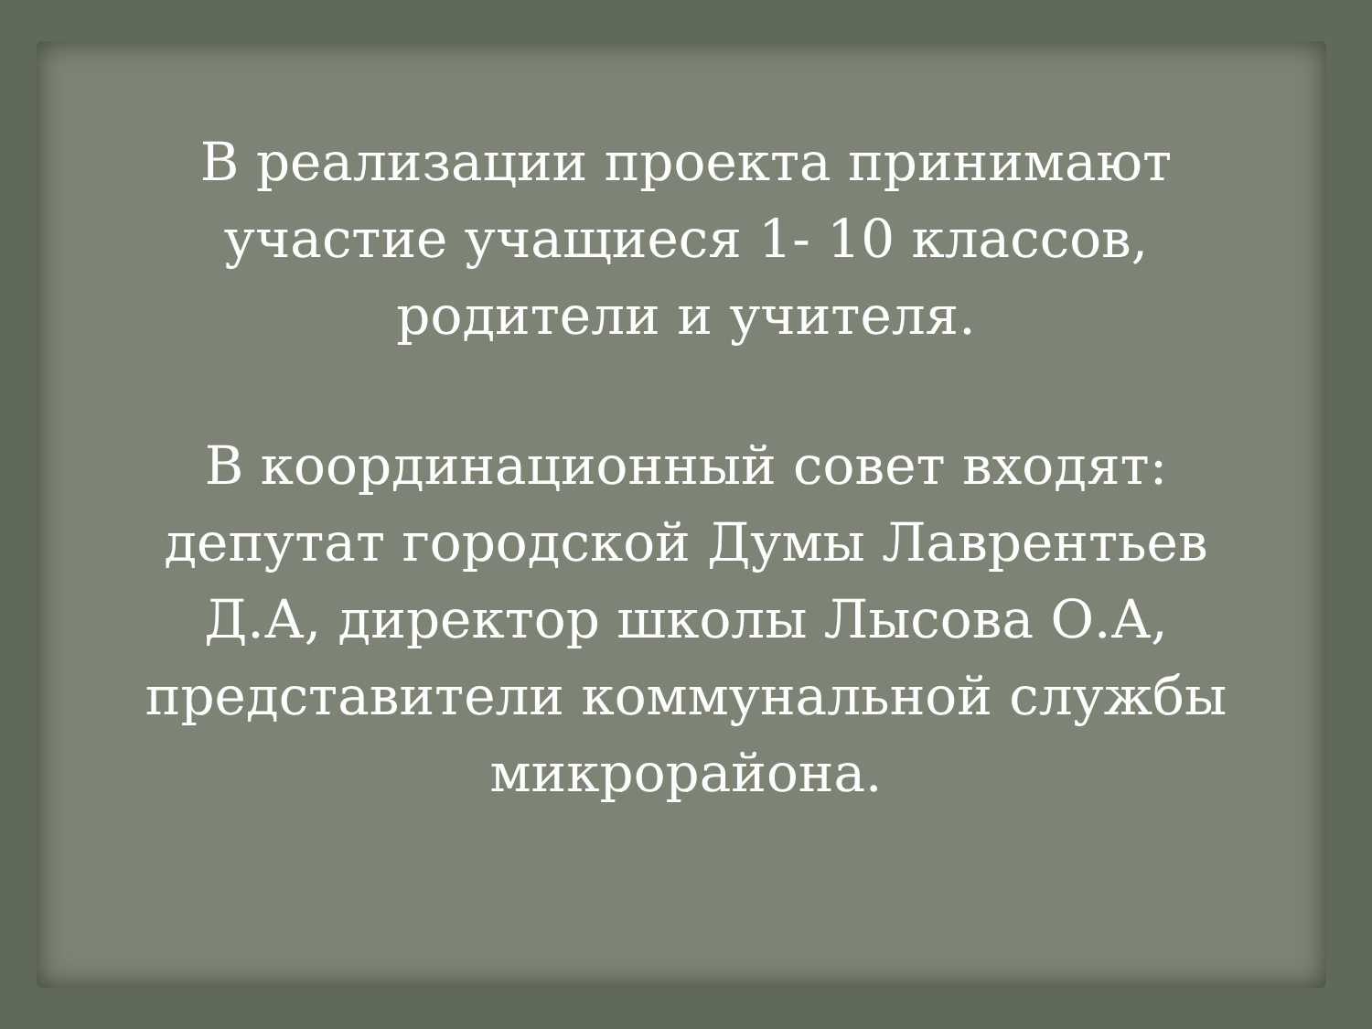В реализации проекта принимают
участие учащиеся 1- 10 классов,
родители и учителя.
В координационный совет входят:
депутат городской Думы Лаврентьев
Д.А, директор школы Лысова О.А,
представители коммунальной службы
микрорайона.